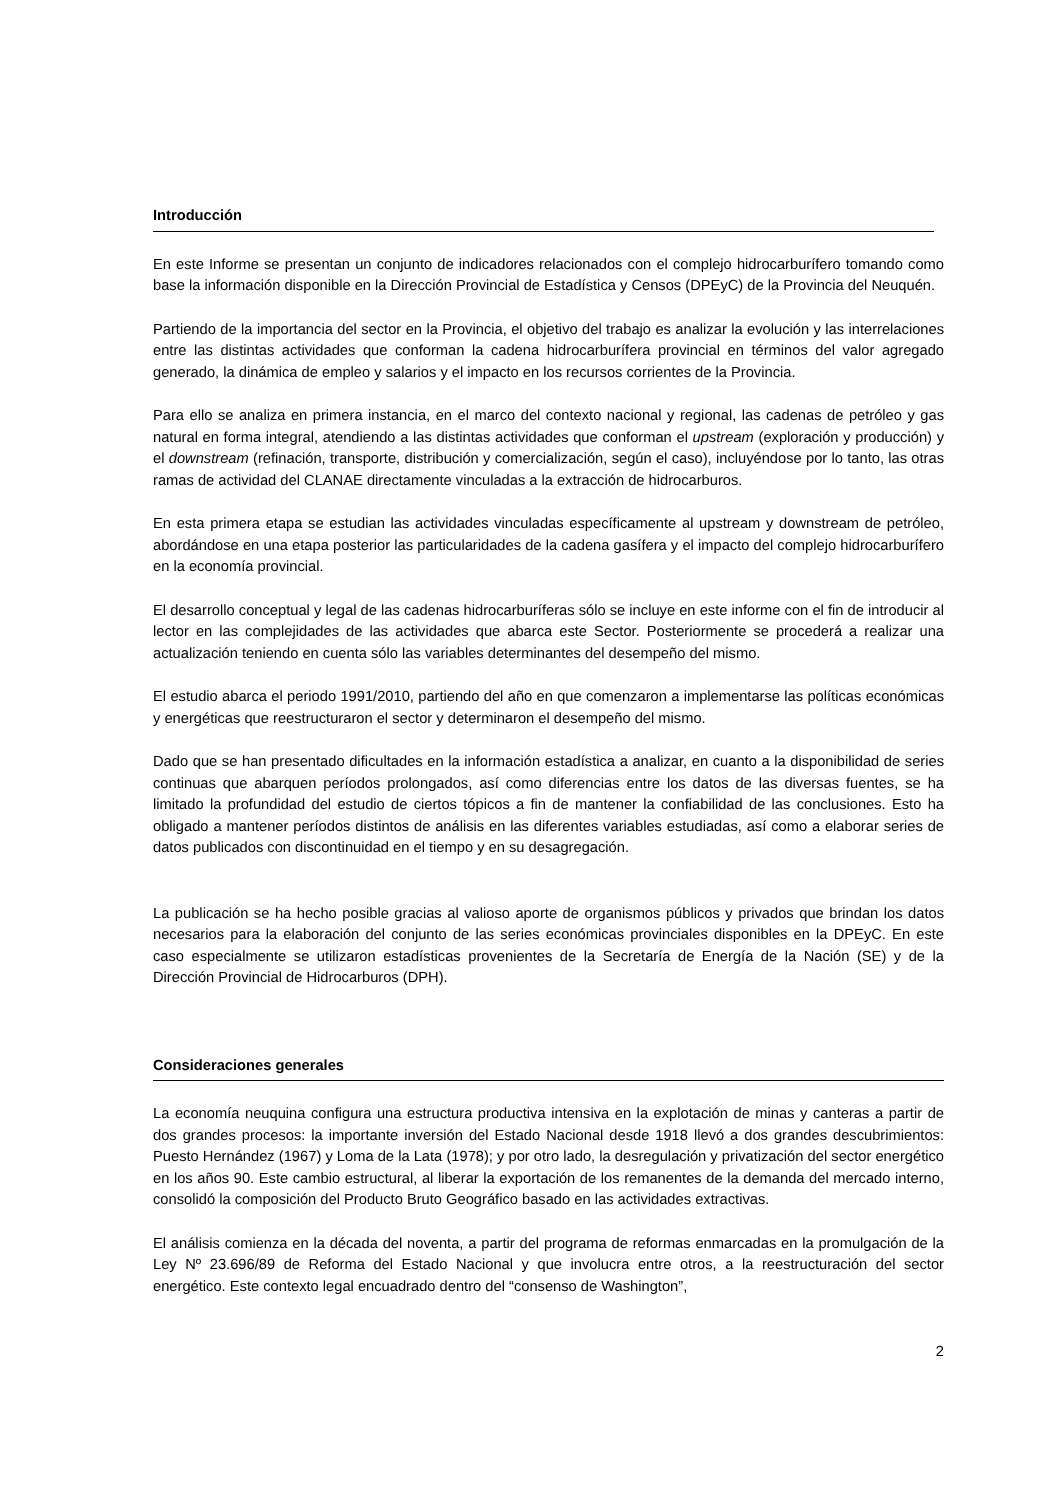Introducción
En este Informe se presentan un conjunto de indicadores relacionados con el complejo hidrocarburífero tomando como base la información disponible en la Dirección Provincial de Estadística y Censos (DPEyC) de la Provincia del Neuquén.
Partiendo de la importancia del sector en la Provincia, el objetivo del trabajo es analizar la evolución y las interrelaciones entre las distintas actividades que conforman la cadena hidrocarburífera provincial en términos del valor agregado generado, la dinámica de empleo y salarios y el impacto en los recursos corrientes de la Provincia.
Para ello se analiza en primera instancia, en el marco del contexto nacional y regional, las cadenas de petróleo y gas natural en forma integral, atendiendo a las distintas actividades que conforman el upstream (exploración y producción) y el downstream (refinación, transporte, distribución y comercialización, según el caso), incluyéndose por lo tanto, las otras ramas de actividad del CLANAE directamente vinculadas a la extracción de hidrocarburos.
En esta primera etapa se estudian las actividades vinculadas específicamente al upstream y downstream de petróleo, abordándose en una etapa posterior las particularidades de la cadena gasífera y el impacto del complejo hidrocarburífero en la economía provincial.
El desarrollo conceptual y legal de las cadenas hidrocarburíferas sólo se incluye en este informe con el fin de introducir al lector en las complejidades de las actividades que abarca este Sector. Posteriormente se procederá a realizar una actualización teniendo en cuenta sólo las variables determinantes del desempeño del mismo.
El estudio abarca el periodo 1991/2010, partiendo del año en que comenzaron a implementarse las políticas económicas y energéticas que reestructuraron el sector y determinaron el desempeño del mismo.
Dado que se han presentado dificultades en la información estadística a analizar, en cuanto a la disponibilidad de series continuas que abarquen períodos prolongados, así como diferencias entre los datos de las diversas fuentes, se ha limitado la profundidad del estudio de ciertos tópicos a fin de mantener la confiabilidad de las conclusiones. Esto ha obligado a mantener períodos distintos de análisis en las diferentes variables estudiadas, así como a elaborar series de datos publicados con discontinuidad en el tiempo y en su desagregación.
La publicación se ha hecho posible gracias al valioso aporte de organismos públicos y privados que brindan los datos necesarios para la elaboración del conjunto de las series económicas provinciales disponibles en la DPEyC. En este caso especialmente se utilizaron estadísticas provenientes de la Secretaría de Energía de la Nación (SE) y de la Dirección Provincial de Hidrocarburos (DPH).
Consideraciones generales
La economía neuquina configura una estructura productiva intensiva en la explotación de minas y canteras a partir de dos grandes procesos: la importante inversión del Estado Nacional desde 1918 llevó a dos grandes descubrimientos: Puesto Hernández (1967) y Loma de la Lata (1978); y por otro lado, la desregulación y privatización del sector energético en los años 90. Este cambio estructural, al liberar la exportación de los remanentes de la demanda del mercado interno, consolidó la composición del Producto Bruto Geográfico basado en las actividades extractivas.
El análisis comienza en la década del noventa, a partir del programa de reformas enmarcadas en la promulgación de la Ley Nº 23.696/89 de Reforma del Estado Nacional y que involucra entre otros, a la reestructuración del sector energético. Este contexto legal encuadrado dentro del “consenso de Washington”,
2